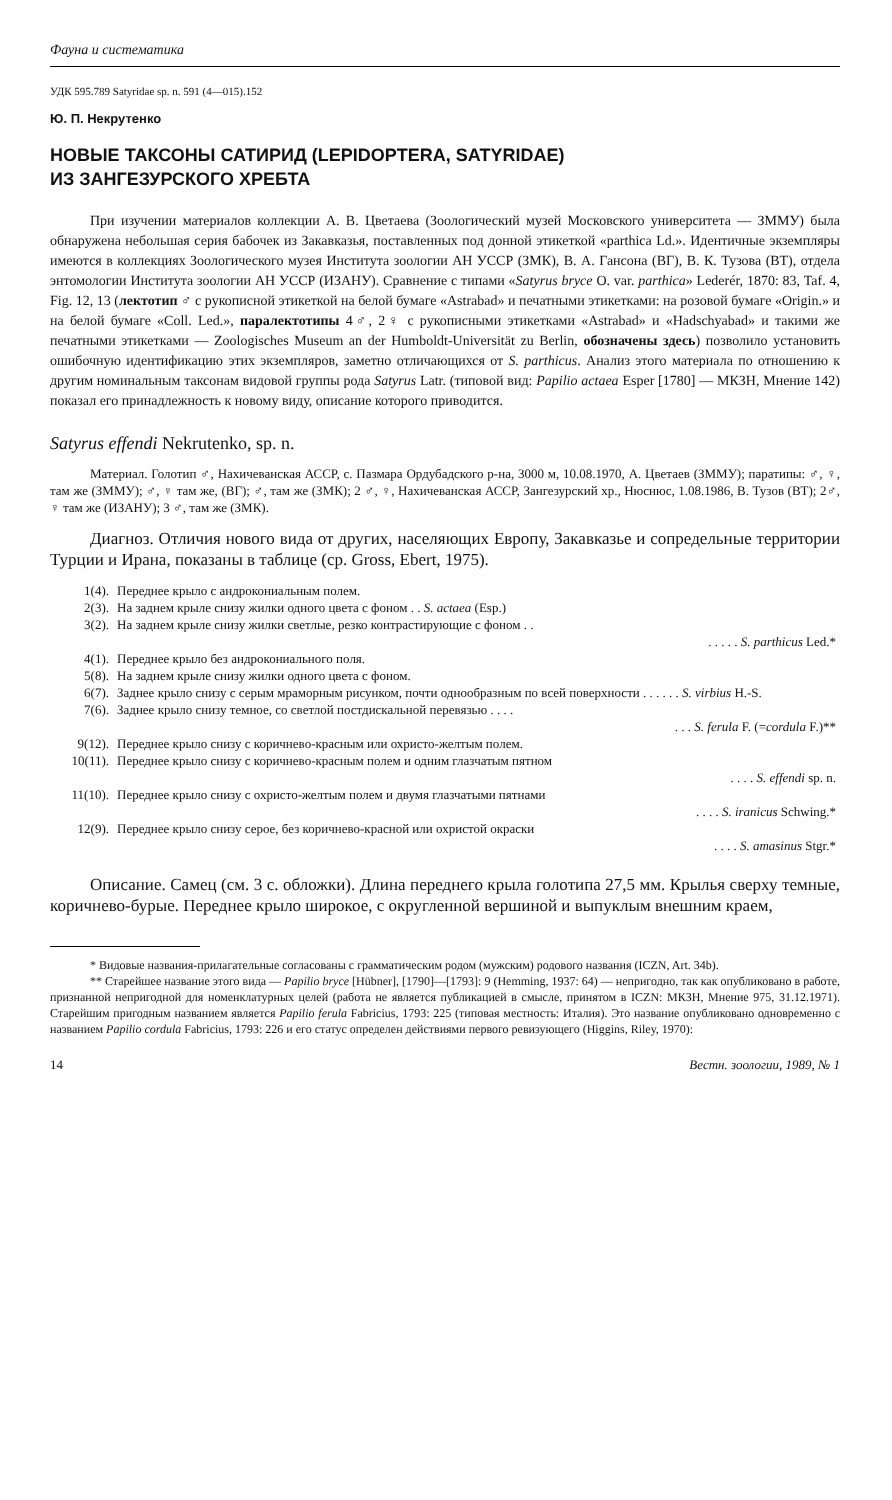Фауна и систематика
УДК 595.789 Satyridae sp. n. 591 (4—015).152
Ю. П. Некрутенко
НОВЫЕ ТАКСОНЫ САТИРИД (LEPIDOPTERA, SATYRIDAE)
ИЗ ЗАНГЕЗУРСКОГО ХРЕБТА
При изучении материалов коллекции А. В. Цветаева (Зоологический музей Московского университета — ЗММУ) была обнаружена небольшая серия бабочек из Закавказья, поставленных под донной этикеткой «parthica Ld.». Идентичные экземпляры имеются в коллекциях Зоологического музея Института зоологии АН УССР (ЗМК), В. А. Гансона (ВГ), В. К. Тузова (ВТ), отдела энтомологии Института зоологии АН УССР (ИЗАНУ). Сравнение с типами «Satyrus bryce O. var. parthica» Lederér, 1870: 83, Taf. 4, Fig. 12, 13 (лектотип ♂ с рукописной этикеткой на белой бумаге «Astrabad» и печатными этикетками: на розовой бумаге «Origin.» и на белой бумаге «Coll. Led.», паралектотипы 4♂, 2♀ с рукописными этикетками «Astrabad» и «Hadschyabad» и такими же печатными этикетками — Zoologisches Museum an der Humboldt-Universität zu Berlin, обозначены здесь) позволило установить ошибочную идентификацию этих экземпляров, заметно отличающихся от S. parthicus. Анализ этого материала по отношению к другим номинальным таксонам видовой группы рода Satyrus Latr. (типовой вид: Papilio actaea Esper [1780] — МКЗН, Мнение 142) показал его принадлежность к новому виду, описание которого приводится.
Satyrus effendi Nekrutenko, sp. n.
Материал. Голотип ♂, Нахичеванская АССР, с. Пазмара Ордубадского р-на, 3000 м, 10.08.1970, А. Цветаев (ЗММУ); паратипы: ♂, ♀, там же (ЗММУ); ♂, ♀ там же, (ВГ); ♂, там же (ЗМК); 2 ♂, ♀, Нахичеванская АССР, Зангезурский хр., Нюснюс, 1.08.1986, В. Тузов (ВТ); 2♂, ♀ там же (ИЗАНУ); 3 ♂, там же (ЗМК).
Диагноз. Отличия нового вида от других, населяющих Европу, Закавказье и сопредельные территории Турции и Ирана, показаны в таблице (ср. Gross, Ebert, 1975).
| 1(4). | Переднее крыло с андрокониальным полем. |
| 2(3). | На заднем крыле снизу жилки одного цвета с фоном . . S. actaea (Esp.) |
| 3(2). | На заднем крыле снизу жилки светлые, резко контрастирующие с фоном . . . . . . . S. parthicus Led.* |
| 4(1). | Переднее крыло без андрокониального поля. |
| 5(8). | На заднем крыле снизу жилки одного цвета с фоном. |
| 6(7). | Заднее крыло снизу с серым мраморным рисунком, почти однообразным по всей поверхности . . . . . . S. virbius H.-S. |
| 7(6). | Заднее крыло снизу темное, со светлой постдискальной перевязью . . . . . . . S. ferula F. (= cordula F.)** |
| 9(12). | Переднее крыло снизу с коричнево-красным или охристо-желтым полем. |
| 10(11). | Переднее крыло снизу с коричнево-красным полем и одним глазчатым пятном . . . . S. effendi sp. n. |
| 11(10). | Переднее крыло снизу с охристо-желтым полем и двумя глазчатыми пятнами . . . . S. iranicus Schwing.* |
| 12(9). | Переднее крыло снизу серое, без коричнево-красной или охристой окраски . . . . S. amasinus Stgr.* |
Описание. Самец (см. 3 с. обложки). Длина переднего крыла голотипа 27,5 мм. Крылья сверху темные, коричнево-бурые. Переднее крыло широкое, с округленной вершиной и выпуклым внешним краем,
* Видовые названия-прилагательные согласованы с грамматическим родом (мужским) родового названия (ICZN, Art. 34b).
** Старейшее название этого вида — Papilio bryce [Hübner], [1790]—[1793]: 9 (Hemming, 1937: 64) — непригодно, так как опубликовано в работе, признанной непригодной для номенклатурных целей (работа не является публикацией в смысле, принятом в ICZN: МКЗН, Мнение 975, 31.12.1971). Старейшим пригодным названием является Papilio ferula Fabricius, 1793: 225 (типовая местность: Италия). Это название опубликовано одновременно с названием Papilio cordula Fabricius, 1793: 226 и его статус определен действиями первого ревизующего (Higgins, Riley, 1970):
14 Вестн. зоологии, 1989, № 1